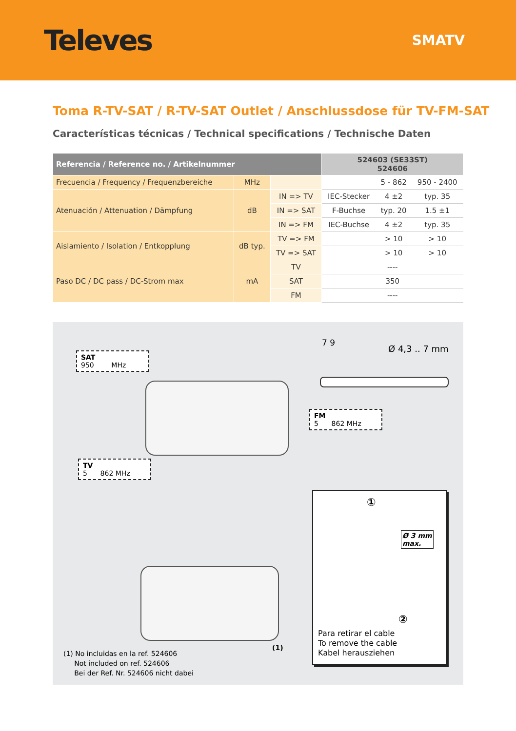Televes
SMATV
Toma R-TV-SAT / R-TV-SAT Outlet / Anschlussdose für TV-FM-SAT
Características técnicas / Technical specifications / Technische Daten
| Referencia / Reference no. / Artikelnummer | | | 524603 (SE33ST) 524606 | | |
| --- | --- | --- | --- | --- | --- |
| Frecuencia / Frequency / Frequenzbereiche | MHz | | | 5 - 862 | 950 - 2400 |
| Atenuación / Attenuation / Dämpfung | dB | IN => TV | IEC-Stecker | 4 ±2 | typ. 35 |
| | | IN => SAT | F-Buchse | typ. 20 | 1.5 ±1 |
| | | IN => FM | IEC-Buchse | 4 ±2 | typ. 35 |
| Aislamiento / Isolation / Entkopplung | dB typ. | TV => FM | | > 10 | > 10 |
| | | TV => SAT | | > 10 | > 10 |
| Paso DC / DC pass / DC-Strom max | mA | TV | ---- | | |
| | | SAT | 350 | | |
| | | FM | ---- | | |
SAT
950 MHz
7 9
Ø 4,3 .. 7 mm
FM
5 862 MHz
TV
5 862 MHz
(1)
①
Ø 3 mm
max.
②
Para retirar el cable
To remove the cable
Kabel herausziehen
(1) No incluidas en la ref. 524606
Not included on ref. 524606
Bei der Ref. Nr. 524606 nicht dabei